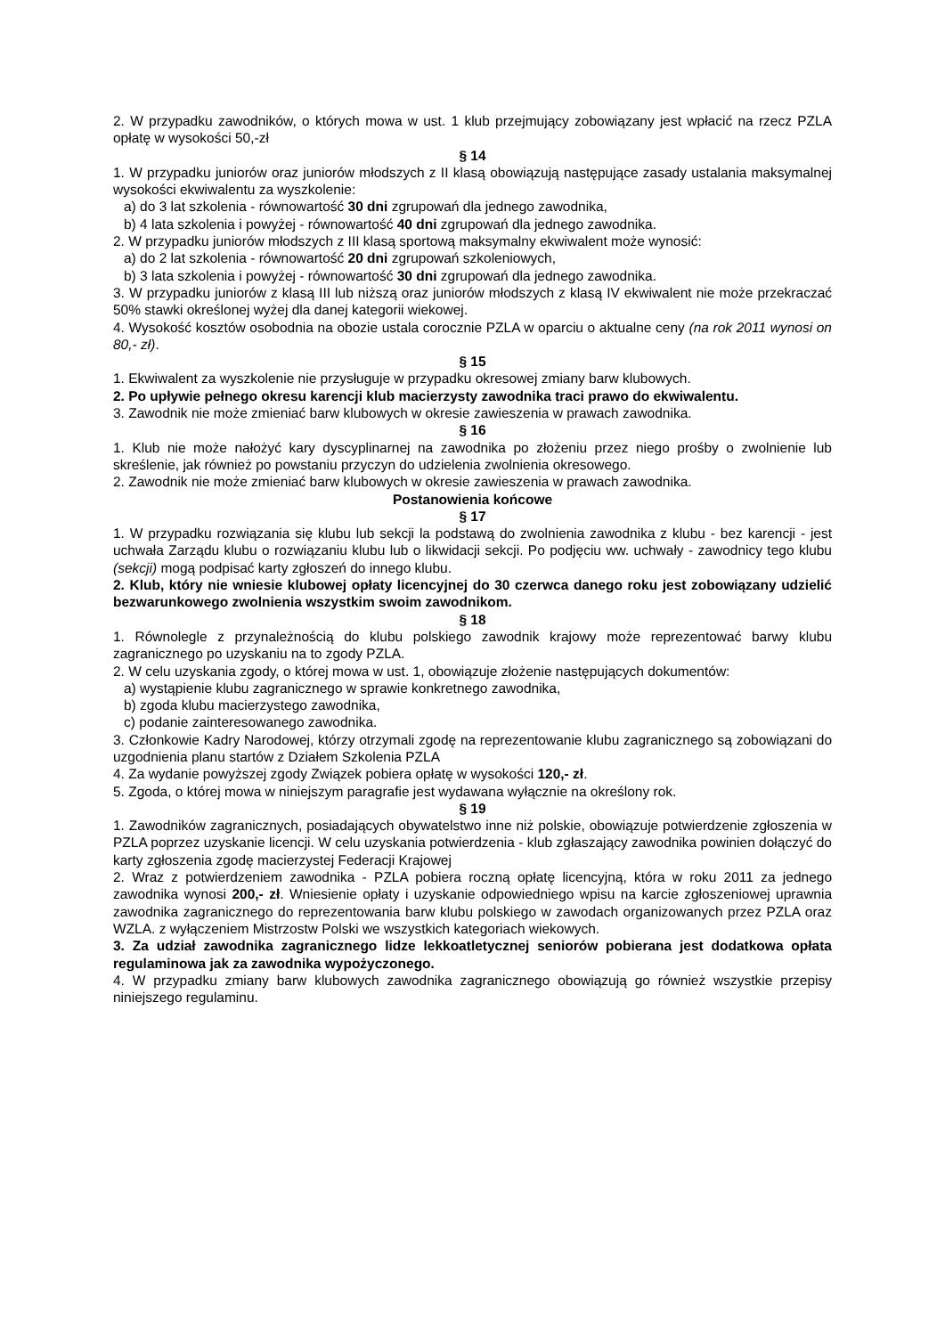2. W przypadku zawodników, o których mowa w ust. 1 klub przejmujący zobowiązany jest wpłacić na rzecz PZLA opłatę w wysokości 50,-zł
§ 14
1. W przypadku juniorów oraz juniorów młodszych z II klasą obowiązują następujące zasady ustalania maksymalnej wysokości ekwiwalentu za wyszkolenie:
a) do 3 lat szkolenia - równowartość 30 dni zgrupowań dla jednego zawodnika,
b) 4 lata szkolenia i powyżej - równowartość 40 dni zgrupowań dla jednego zawodnika.
2. W przypadku juniorów młodszych z III klasą sportową maksymalny ekwiwalent może wynosić:
a) do 2 lat szkolenia - równowartość 20 dni zgrupowań szkoleniowych,
b) 3 lata szkolenia i powyżej - równowartość 30 dni zgrupowań dla jednego zawodnika.
3. W przypadku juniorów z klasą III lub niższą oraz juniorów młodszych z klasą IV ekwiwalent nie może przekraczać 50% stawki określonej wyżej dla danej kategorii wiekowej.
4. Wysokość kosztów osobodnia na obozie ustala corocznie PZLA w oparciu o aktualne ceny (na rok 2011 wynosi on 80,- zł).
§ 15
1. Ekwiwalent za wyszkolenie nie przysługuje w przypadku okresowej zmiany barw klubowych.
2. Po upływie pełnego okresu karencji klub macierzysty zawodnika traci prawo do ekwiwalentu.
3. Zawodnik nie może zmieniać barw klubowych w okresie zawieszenia w prawach zawodnika.
§ 16
1. Klub nie może nałożyć kary dyscyplinarnej na zawodnika po złożeniu przez niego prośby o zwolnienie lub skreślenie, jak również po powstaniu przyczyn do udzielenia zwolnienia okresowego.
2. Zawodnik nie może zmieniać barw klubowych w okresie zawieszenia w prawach zawodnika.
Postanowienia końcowe
§ 17
1. W przypadku rozwiązania się klubu lub sekcji la podstawą do zwolnienia zawodnika z klubu - bez karencji - jest uchwała Zarządu klubu o rozwiązaniu klubu lub o likwidacji sekcji. Po podjęciu ww. uchwały - zawodnicy tego klubu (sekcji) mogą podpisać karty zgłoszeń do innego klubu.
2. Klub, który nie wniesie klubowej opłaty licencyjnej do 30 czerwca danego roku jest zobowiązany udzielić bezwarunkowego zwolnienia wszystkim swoim zawodnikom.
§ 18
1. Równolegle z przynależnością do klubu polskiego zawodnik krajowy może reprezentować barwy klubu zagranicznego po uzyskaniu na to zgody PZLA.
2. W celu uzyskania zgody, o której mowa w ust. 1, obowiązuje złożenie następujących dokumentów:
a) wystąpienie klubu zagranicznego w sprawie konkretnego zawodnika,
b) zgoda klubu macierzystego zawodnika,
c) podanie zainteresowanego zawodnika.
3. Członkowie Kadry Narodowej, którzy otrzymali zgodę na reprezentowanie klubu zagranicznego są zobowiązani do uzgodnienia planu startów z Działem Szkolenia PZLA
4. Za wydanie powyższej zgody Związek pobiera opłatę w wysokości 120,- zł.
5. Zgoda, o której mowa w niniejszym paragrafie jest wydawana wyłącznie na określony rok.
§ 19
1. Zawodników zagranicznych, posiadających obywatelstwo inne niż polskie, obowiązuje potwierdzenie zgłoszenia w PZLA poprzez uzyskanie licencji. W celu uzyskania potwierdzenia - klub zgłaszający zawodnika powinien dołączyć do karty zgłoszenia zgodę macierzystej Federacji Krajowej
2. Wraz z potwierdzeniem zawodnika - PZLA pobiera roczną opłatę licencyjną, która w roku 2011 za jednego zawodnika wynosi 200,- zł. Wniesienie opłaty i uzyskanie odpowiedniego wpisu na karcie zgłoszeniowej uprawnia zawodnika zagranicznego do reprezentowania barw klubu polskiego w zawodach organizowanych przez PZLA oraz WZLA. z wyłączeniem Mistrzostw Polski we wszystkich kategoriach wiekowych.
3. Za udział zawodnika zagranicznego lidze lekkoatletycznej seniorów pobierana jest dodatkowa opłata regulaminowa jak za zawodnika wypożyczonego.
4. W przypadku zmiany barw klubowych zawodnika zagranicznego obowiązują go również wszystkie przepisy niniejszego regulaminu.